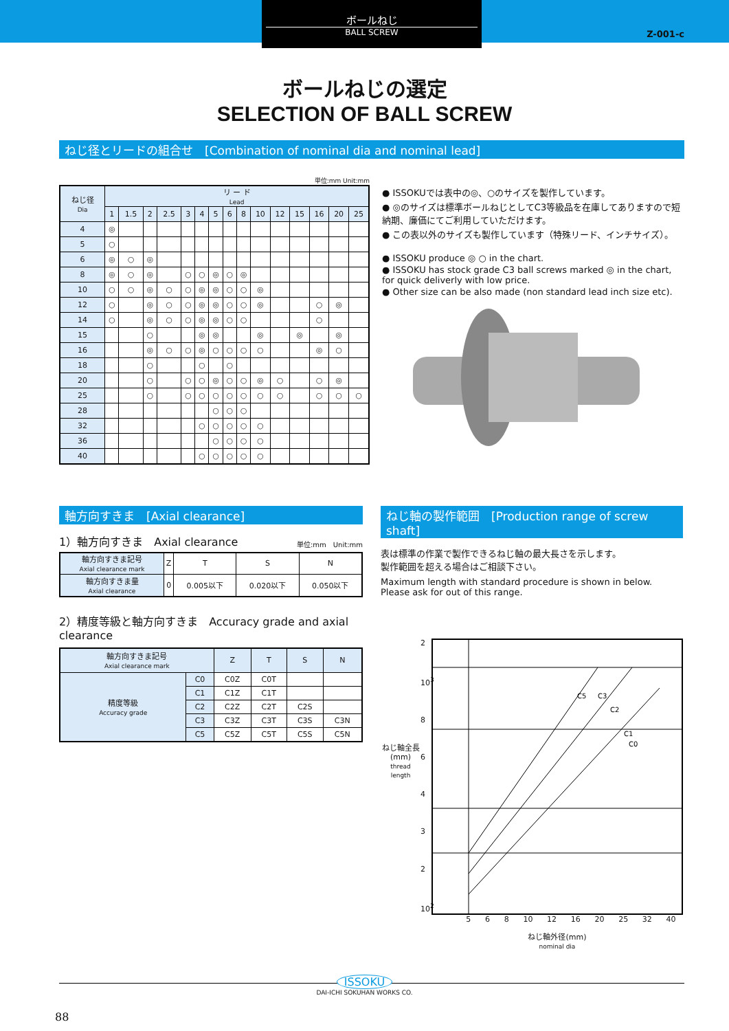ボールねじ
BALL SCREW
Z-001-c
ボールねじの選定
SELECTION OF BALL SCREW
ねじ径とリードの組合せ　[Combination of nominal dia and nominal lead]
単位:mm Unit:mm
| ねじ径 Dia | リ ー ド Lead | | | | | | | | | | | | | | |
| --- | --- | --- | --- | --- | --- | --- | --- | --- | --- | --- | --- | --- | --- | --- | --- |
| | 1 | 1.5 | 2 | 2.5 | 3 | 4 | 5 | 6 | 8 | 10 | 12 | 15 | 16 | 20 | 25 |
| 4 | ◎ | | | | | | | | | | | | | | |
| 5 | ○ | | | | | | | | | | | | | | |
| 6 | ◎ | ○ | ◎ | | | | | | | | | | | | |
| 8 | ◎ | ○ | ◎ | | ○ | ○ | ◎ | ○ | ◎ | | | | | | |
| 10 | ○ | ○ | ◎ | ○ | ○ | ◎ | ◎ | ○ | ○ | ◎ | | | | | |
| 12 | ○ | | ◎ | ○ | ○ | ◎ | ◎ | ○ | ○ | ◎ | | | ○ | ◎ | |
| 14 | ○ | | ◎ | ○ | ○ | ◎ | ◎ | ○ | ○ | | | | ○ | | |
| 15 | | | ○ | | | ◎ | ◎ | | | ◎ | | ◎ | | ◎ | |
| 16 | | | ◎ | ○ | ○ | ◎ | ○ | ○ | ○ | ○ | | | ◎ | ○ | |
| 18 | | | ○ | | | ○ | | ○ | | | | | | | |
| 20 | | | ○ | | ○ | ○ | ◎ | ○ | ○ | ◎ | ○ | | ○ | ◎ | |
| 25 | | | ○ | | ○ | ○ | ○ | ○ | ○ | ○ | ○ | | ○ | ○ | ○ |
| 28 | | | | | | | ○ | ○ | ○ | | | | | | |
| 32 | | | | | | ○ | ○ | ○ | ○ | ○ | | | | | |
| 36 | | | | | | | ○ | ○ | ○ | ○ | | | | | |
| 40 | | | | | | ○ | ○ | ○ | ○ | ○ | | | | | |
● ISSOKUでは表中の◎、○のサイズを製作しています。
● ◎のサイズは標準ボールねじとしてC3等級品を在庫してありますので短納期、廉価にてご利用していただけます。
● この表以外のサイズも製作しています（特殊リード、インチサイズ）。
● ISSOKU produce ◎ ○ in the chart.
● ISSOKU has stock grade C3 ball screws marked ◎ in the chart, for quick deliverly with low price.
● Other size can be also made (non standard lead inch size etc).
軸方向すきま　[Axial clearance]
1）軸方向すきま　Axial clearance 単位:mm　Unit:mm
| 軸方向すきま記号 Axial clearance mark | Z | T | S | N |
| 軸方向すきま量 Axial clearance | 0 | 0.005以下 | 0.020以下 | 0.050以下 |
2）精度等級と軸方向すきま　Accuracy grade and axial clearance
| 軸方向すきま記号 Axial clearance mark | | Z | T | S | N |
| 精度等級 Accuracy grade | C0 | C0Z | C0T | | |
| | C1 | C1Z | C1T | | |
| | C2 | C2Z | C2T | C2S | |
| | C3 | C3Z | C3T | C3S | C3N |
| | C5 | C5Z | C5T | C5S | C5N |
ねじ軸の製作範囲　[Production range of screw shaft]
表は標準の作業で製作できるねじ軸の最大長さを示します。
製作範囲を超える場合はご相談下さい。
Maximum length with standard procedure is shown in below.
Please ask for out of this range.
ねじ軸全長
(mm)
thread length
2
10<sup>3</sup>
86432
10<sup>2</sup>
C5
C3
C2
C1
C0
5 6 8 10 12 16 20 25 32 40
ねじ軸外径(mm)
nominal dia
ISSOKU
DAI-ICHI SOKUHAN WORKS CO.
88